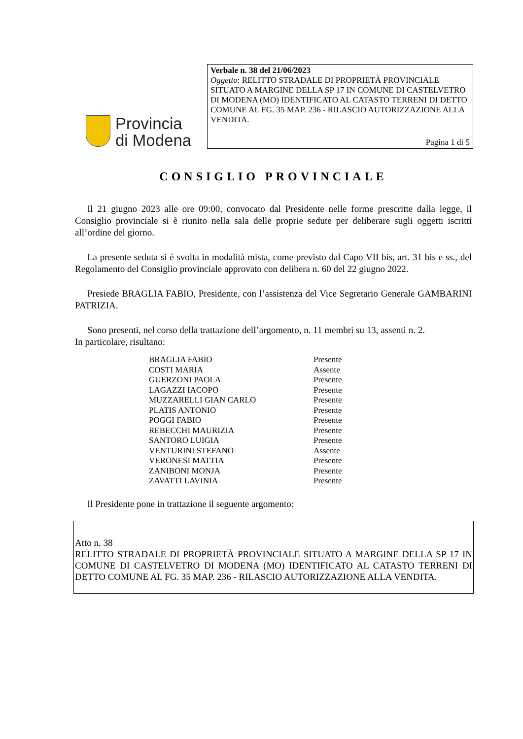Provincia
di Modena
Verbale n. 38 del 21/06/2023
Oggetto: RELITTO STRADALE DI PROPRIETÀ PROVINCIALE SITUATO A MARGINE DELLA SP 17 IN COMUNE DI CASTELVETRO DI MODENA (MO) IDENTIFICATO AL CATASTO TERRENI DI DETTO COMUNE AL FG. 35 MAP. 236 - RILASCIO AUTORIZZAZIONE ALLA VENDITA.
Pagina 1 di 5
CONSIGLIO PROVINCIALE
Il 21 giugno 2023 alle ore 09:00, convocato dal Presidente nelle forme prescritte dalla legge, il Consiglio provinciale si è riunito nella sala delle proprie sedute per deliberare sugli oggetti iscritti all’ordine del giorno.
La presente seduta si è svolta in modalità mista, come previsto dal Capo VII bis, art. 31 bis e ss., del Regolamento del Consiglio provinciale approvato con delibera n. 60 del 22 giugno 2022.
Presiede BRAGLIA FABIO, Presidente, con l’assistenza del Vice Segretario Generale GAMBARINI PATRIZIA.
Sono presenti, nel corso della trattazione dell’argomento, n. 11 membri su 13, assenti n. 2.
In particolare, risultano:
| BRAGLIA FABIO | Presente |
| COSTI MARIA | Assente |
| GUERZONI PAOLA | Presente |
| LAGAZZI IACOPO | Presente |
| MUZZARELLI GIAN CARLO | Presente |
| PLATIS ANTONIO | Presente |
| POGGI FABIO | Presente |
| REBECCHI MAURIZIA | Presente |
| SANTORO LUIGIA | Presente |
| VENTURINI STEFANO | Assente |
| VERONESI MATTIA | Presente |
| ZANIBONI MONJA | Presente |
| ZAVATTI LAVINIA | Presente |
Il Presidente pone in trattazione il seguente argomento:
Atto n. 38
RELITTO STRADALE DI PROPRIETÀ PROVINCIALE SITUATO A MARGINE DELLA SP 17 IN COMUNE DI CASTELVETRO DI MODENA (MO) IDENTIFICATO AL CATASTO TERRENI DI DETTO COMUNE AL FG. 35 MAP. 236 - RILASCIO AUTORIZZAZIONE ALLA VENDITA.